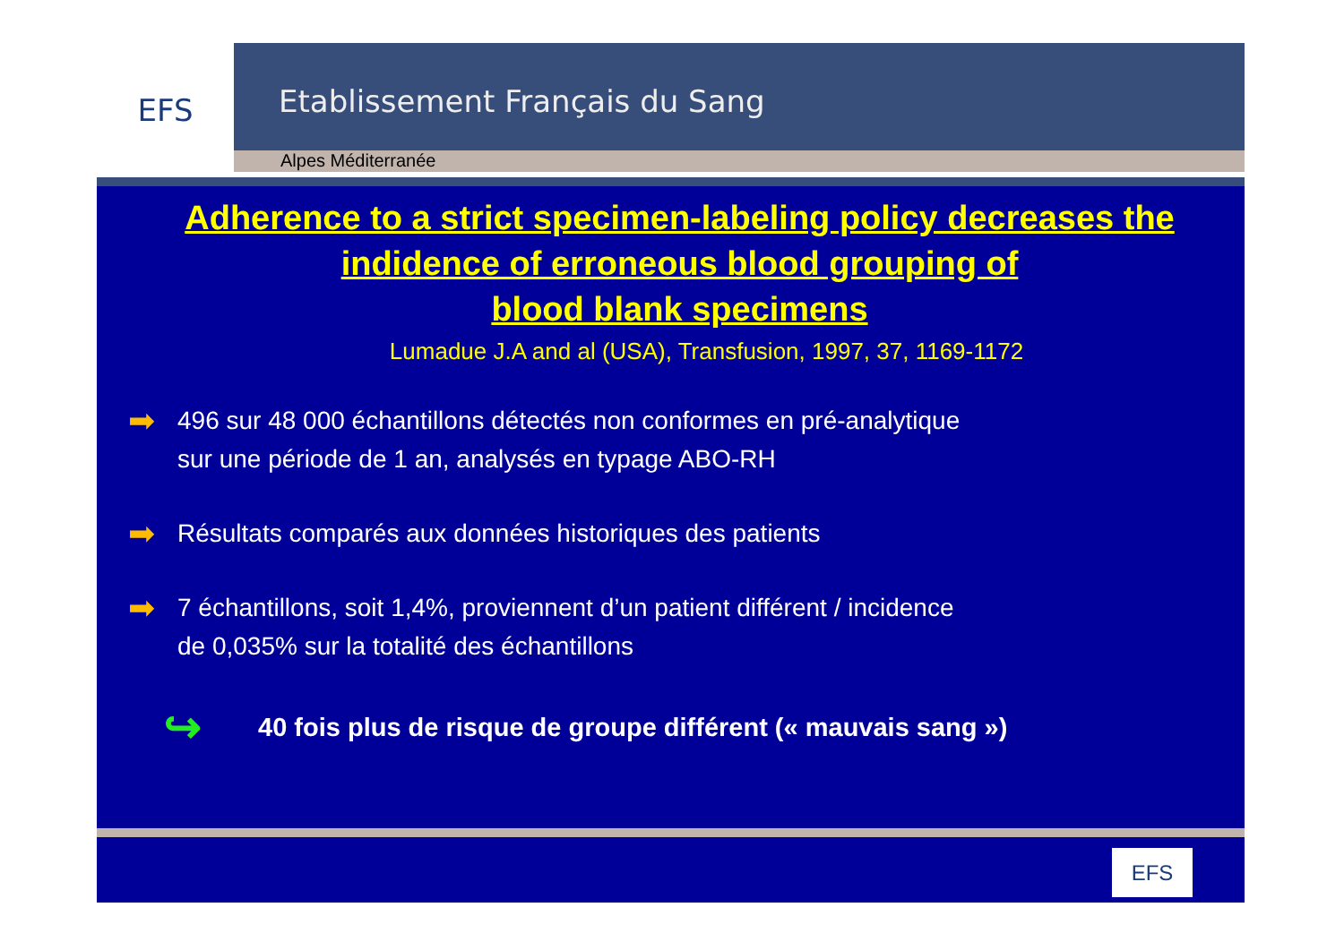EFS
Etablissement Français du Sang
Alpes Méditerranée
Adherence to a strict specimen-labeling policy decreases the indidence of erroneous blood grouping of
blood blank specimens
Lumadue J.A and al (USA), Transfusion, 1997, 37, 1169-1172
➡
496 sur 48 000 échantillons détectés non conformes en pré-analytique
sur une période de 1 an, analysés en typage ABO-RH
➡
Résultats comparés aux données historiques des patients
➡
7 échantillons, soit 1,4%, proviennent d’un patient différent / incidence
de 0,035% sur la totalité des échantillons
↪ 40 fois plus de risque de groupe différent (« mauvais sang »)
EFS